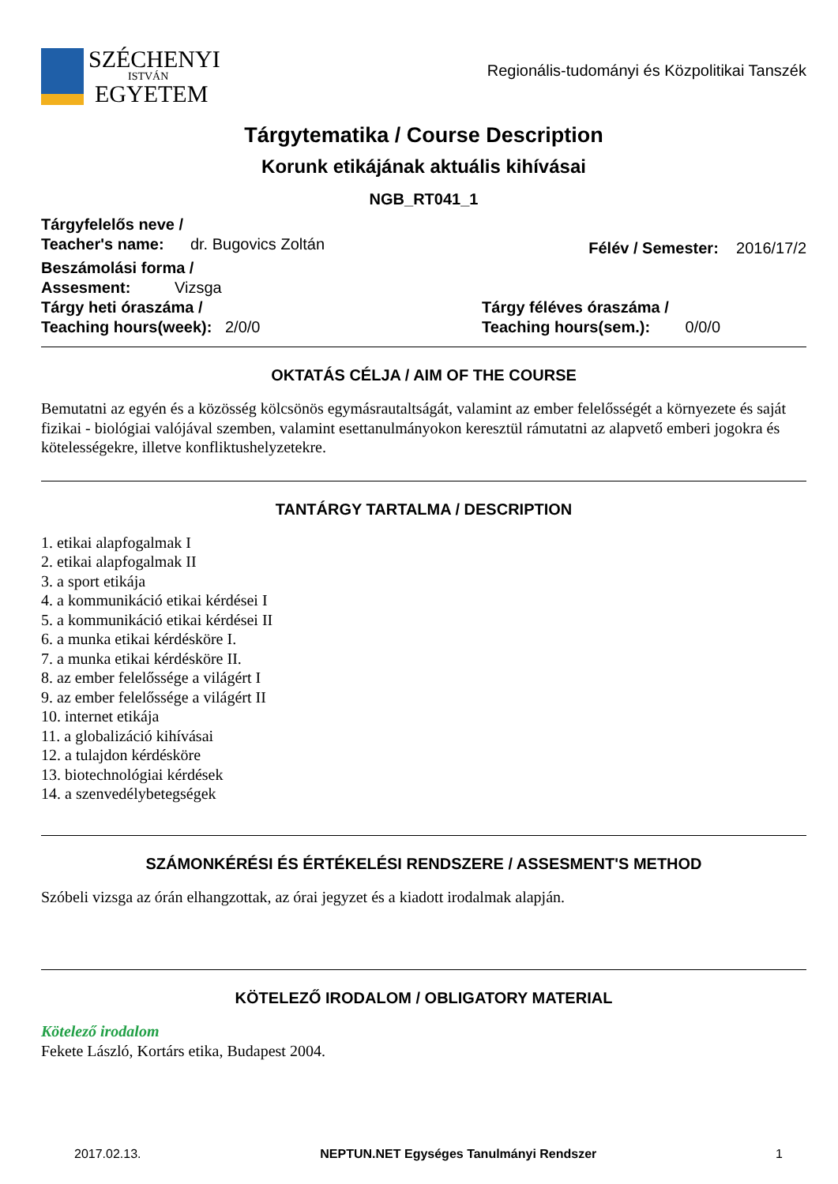SZÉCHENYI
ISTVÁN
EGYETEM
Regionális-tudományi és Közpolitikai Tanszék
Tárgytematika / Course Description
Korunk etikájának aktuális kihívásai
NGB_RT041_1
Tárgyfelelős neve /
Teacher's name: dr. Bugovics Zoltán
Félév / Semester: 2016/17/2
Beszámolási forma /
Assesment: Vizsga
Tárgy heti óraszáma /
Teaching hours(week): 2/0/0
Tárgy féléves óraszáma /
Teaching hours(sem.): 0/0/0
OKTATÁS CÉLJA / AIM OF THE COURSE
Bemutatni az egyén és a közösség kölcsönös egymásrautaltságát, valamint az ember felelősségét a környezete és saját fizikai - biológiai valójával szemben, valamint esettanulmányokon keresztül rámutatni az alapvető emberi jogokra és kötelességekre, illetve konfliktushelyzetekre.
TANTÁRGY TARTALMA / DESCRIPTION
1. etikai alapfogalmak I
2. etikai alapfogalmak II
3. a sport etikája
4. a kommunikáció etikai kérdései I
5. a kommunikáció etikai kérdései II
6. a munka etikai kérdésköre I.
7. a munka etikai kérdésköre II.
8. az ember felelőssége a világért I
9. az ember felelőssége a világért II
10. internet etikája
11. a globalizáció kihívásai
12. a tulajdon kérdésköre
13. biotechnológiai kérdések
14. a szenvedélybetegségek
SZÁMONKÉRÉSI ÉS ÉRTÉKELÉSI RENDSZERE / ASSESMENT'S METHOD
Szóbeli vizsga az órán elhangzottak, az órai jegyzet és a kiadott irodalmak alapján.
KÖTELEZŐ IRODALOM / OBLIGATORY MATERIAL
Kötelező irodalom
Fekete László, Kortárs etika, Budapest 2004.
2017.02.13. NEPTUN.NET Egységes Tanulmányi Rendszer 1